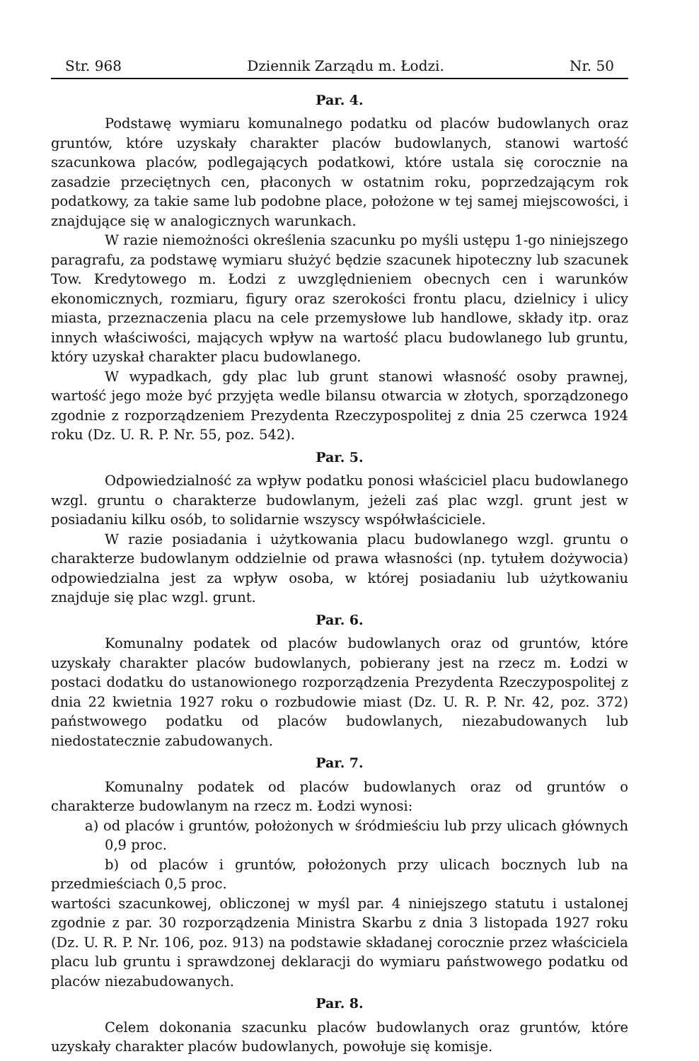Str. 968 Dziennik Zarządu m. Łodzi. Nr. 50
Par. 4.
Podstawę wymiaru komunalnego podatku od placów budowlanych oraz gruntów, które uzyskały charakter placów budowlanych, stanowi wartość szacunkowa placów, podlegających podatkowi, które ustala się corocznie na zasadzie przeciętnych cen, płaconych w ostatnim roku, poprzedzającym rok podatkowy, za takie same lub podobne place, położone w tej samej miejscowości, i znajdujące się w analogicznych warunkach.
W razie niemożności określenia szacunku po myśli ustępu 1-go niniejszego paragrafu, za podstawę wymiaru służyć będzie szacunek hipoteczny lub szacunek Tow. Kredytowego m. Łodzi z uwzględnieniem obecnych cen i warunków ekonomicznych, rozmiaru, figury oraz szerokości frontu placu, dzielnicy i ulicy miasta, przeznaczenia placu na cele przemysłowe lub handlowe, składy itp. oraz innych właściwości, mających wpływ na wartość placu budowlanego lub gruntu, który uzyskał charakter placu budowlanego.
W wypadkach, gdy plac lub grunt stanowi własność osoby prawnej, wartość jego może być przyjęta wedle bilansu otwarcia w złotych, sporządzonego zgodnie z rozporządzeniem Prezydenta Rzeczypospolitej z dnia 25 czerwca 1924 roku (Dz. U. R. P. Nr. 55, poz. 542).
Par. 5.
Odpowiedzialność za wpływ podatku ponosi właściciel placu budowlanego wzgl. gruntu o charakterze budowlanym, jeżeli zaś plac wzgl. grunt jest w posiadaniu kilku osób, to solidarnie wszyscy współwłaściciele.
W razie posiadania i użytkowania placu budowlanego wzgl. gruntu o charakterze budowlanym oddzielnie od prawa własności (np. tytułem dożywocia) odpowiedzialna jest za wpływ osoba, w której posiadaniu lub użytkowaniu znajduje się plac wzgl. grunt.
Par. 6.
Komunalny podatek od placów budowlanych oraz od gruntów, które uzyskały charakter placów budowlanych, pobierany jest na rzecz m. Łodzi w postaci dodatku do ustanowionego rozporządzenia Prezydenta Rzeczypospolitej z dnia 22 kwietnia 1927 roku o rozbudowie miast (Dz. U. R. P. Nr. 42, poz. 372) państwowego podatku od placów budowlanych, niezabudowanych lub niedostatecznie zabudowanych.
Par. 7.
Komunalny podatek od placów budowlanych oraz od gruntów o charakterze budowlanym na rzecz m. Łodzi wynosi:
a) od placów i gruntów, położonych w śródmieściu lub przy ulicach głównych 0,9 proc.
b) od placów i gruntów, położonych przy ulicach bocznych lub na przedmieściach 0,5 proc.
wartości szacunkowej, obliczonej w myśl par. 4 niniejszego statutu i ustalonej zgodnie z par. 30 rozporządzenia Ministra Skarbu z dnia 3 listopada 1927 roku (Dz. U. R. P. Nr. 106, poz. 913) na podstawie składanej corocznie przez właściciela placu lub gruntu i sprawdzonej deklaracji do wymiaru państwowego podatku od placów niezabudowanych.
Par. 8.
Celem dokonania szacunku placów budowlanych oraz gruntów, które uzyskały charakter placów budowlanych, powołuje się komisje.